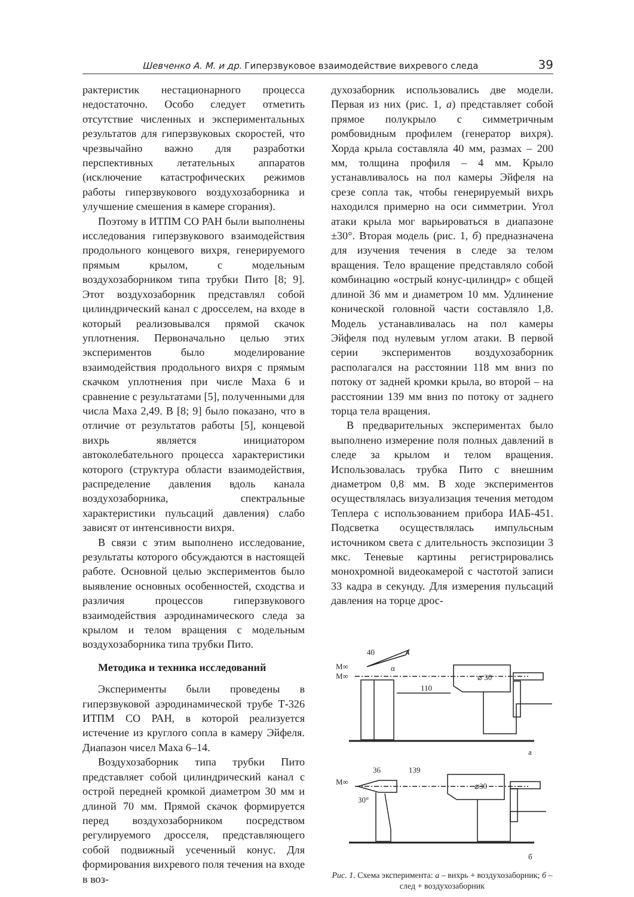Шевченко А. М. и др. Гиперзвуковое взаимодействие вихревого следа 39
рактеристик нестационарного процесса недостаточно. Особо следует отметить отсутствие численных и экспериментальных результатов для гиперзвуковых скоростей, что чрезвычайно важно для разработки перспективных летательных аппаратов (исключение катастрофических режимов работы гиперзвукового воздухозаборника и улучшение смешения в камере сгорания).
Поэтому в ИТПМ СО РАН были выполнены исследования гиперзвукового взаимодействия продольного концевого вихря, генерируемого прямым крылом, с модельным воздухозаборником типа трубки Пито [8; 9]. Этот воздухозаборник представлял собой цилиндрический канал с дросселем, на входе в который реализовывался прямой скачок уплотнения. Первоначально целью этих экспериментов было моделирование взаимодействия продольного вихря с прямым скачком уплотнения при числе Маха 6 и сравнение с результатами [5], полученными для числа Маха 2,49. В [8; 9] было показано, что в отличие от результатов работы [5], концевой вихрь является инициатором автоколебательного процесса характеристики которого (структура области взаимодействия, распределение давления вдоль канала воздухозаборника, спектральные характеристики пульсаций давления) слабо зависят от интенсивности вихря.
В связи с этим выполнено исследование, результаты которого обсуждаются в настоящей работе. Основной целью экспериментов было выявление основных особенностей, сходства и различия процессов гиперзвукового взаимодействия аэродинамического следа за крылом и телом вращения с модельным воздухозаборника типа трубки Пито.
Методика и техника исследований
Эксперименты были проведены в гиперзвуковой аэродинамической трубе Т-326 ИТПМ СО РАН, в которой реализуется истечение из круглого сопла в камеру Эйфеля. Диапазон чисел Маха 6–14.
Воздухозаборник типа трубки Пито представляет собой цилиндрический канал с острой передней кромкой диаметром 30 мм и длиной 70 мм. Прямой скачок формируется перед воздухозаборником посредством регулируемого дросселя, представляющего собой подвижный усеченный конус. Для формирования вихревого поля течения на входе в воз-
духозаборник использовались две модели. Первая из них (рис. 1, а) представляет собой прямое полукрыло с симметричным ромбовидным профилем (генератор вихря). Хорда крыла составляла 40 мм, размах – 200 мм, толщина профиля – 4 мм. Крыло устанавливалось на пол камеры Эйфеля на срезе сопла так, чтобы генерируемый вихрь находился примерно на оси симметрии. Угол атаки крыла мог варьироваться в диапазоне ±30°. Вторая модель (рис. 1, б) предназначена для изучения течения в следе за телом вращения. Тело вращение представляло собой комбинацию «острый конус-цилиндр» с общей длиной 36 мм и диаметром 10 мм. Удлинение конической головной части составляло 1,8. Модель устанавливалась на пол камеры Эйфеля под нулевым углом атаки. В первой серии экспериментов воздухозаборник располагался на расстоянии 118 мм вниз по потоку от задней кромки крыла, во второй – на расстоянии 139 мм вниз по потоку от заднего торца тела вращения.
В предварительных экспериментах было выполнено измерение поля полных давлений в следе за крылом и телом вращения. Использовалась трубка Пито с внешним диаметром 0,8 мм. В ходе экспериментов осуществлялась визуализация течения методом Теплера с использованием прибора ИАБ-451. Подсветка осуществлялась импульсным источником света с длительность экспозиции 3 мкс. Теневые картины регистрировались монохромной видеокамерой с частотой записи 33 кадра в секунду. Для измерения пульсаций давления на торце дрос-
40
4
M∞
M∞
α
110
⌀ 30
а
36
139
M∞
30°
⌀30
б
Рис. 1. Схема эксперимента: а – вихрь + воздухозаборник; б – след + воздухозаборник